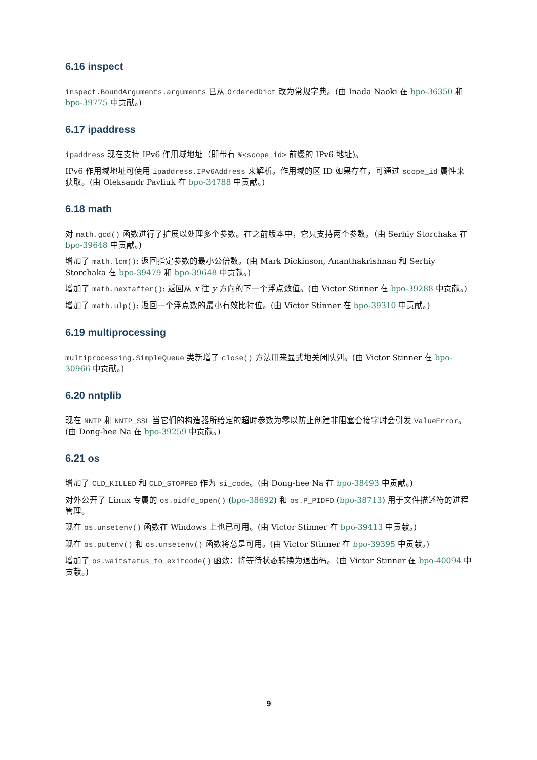6.16 inspect
inspect.BoundArguments.arguments 已从 OrderedDict 改为常规字典。(由 Inada Naoki 在 bpo-36350 和 bpo-39775 中贡献。)
6.17 ipaddress
ipaddress 现在支持 IPv6 作用域地址（即带有 %<scope_id> 前缀的 IPv6 地址)。
IPv6 作用域地址可使用 ipaddress.IPv6Address 来解析。作用域的区 ID 如果存在，可通过 scope_id 属性来获取。(由 Oleksandr Pavliuk 在 bpo-34788 中贡献。)
6.18 math
对 math.gcd() 函数进行了扩展以处理多个参数。在之前版本中，它只支持两个参数。（由 Serhiy Storchaka 在 bpo-39648 中贡献。)
增加了 math.lcm(): 返回指定参数的最小公倍数。(由 Mark Dickinson, Ananthakrishnan 和 Serhiy Storchaka 在 bpo-39479 和 bpo-39648 中贡献。)
增加了 math.nextafter(): 返回从 x 往 y 方向的下一个浮点数值。(由 Victor Stinner 在 bpo-39288 中贡献。)
增加了 math.ulp(): 返回一个浮点数的最小有效比特位。(由 Victor Stinner 在 bpo-39310 中贡献。)
6.19 multiprocessing
multiprocessing.SimpleQueue 类新增了 close() 方法用来显式地关闭队列。(由 Victor Stinner 在 bpo-30966 中贡献。)
6.20 nntplib
现在 NNTP 和 NNTP_SSL 当它们的构造器所给定的超时参数为零以防止创建非阻塞套接字时会引发 ValueError。(由 Dong-hee Na 在 bpo-39259 中贡献。)
6.21 os
增加了 CLD_KILLED 和 CLD_STOPPED 作为 si_code。(由 Dong-hee Na 在 bpo-38493 中贡献。)
对外公开了 Linux 专属的 os.pidfd_open() (bpo-38692) 和 os.P_PIDFD (bpo-38713) 用于文件描述符的进程管理。
现在 os.unsetenv() 函数在 Windows 上也已可用。(由 Victor Stinner 在 bpo-39413 中贡献。)
现在 os.putenv() 和 os.unsetenv() 函数将总是可用。(由 Victor Stinner 在 bpo-39395 中贡献。)
增加了 os.waitstatus_to_exitcode() 函数：将等待状态转换为退出码。（由 Victor Stinner 在 bpo-40094 中贡献。)
9